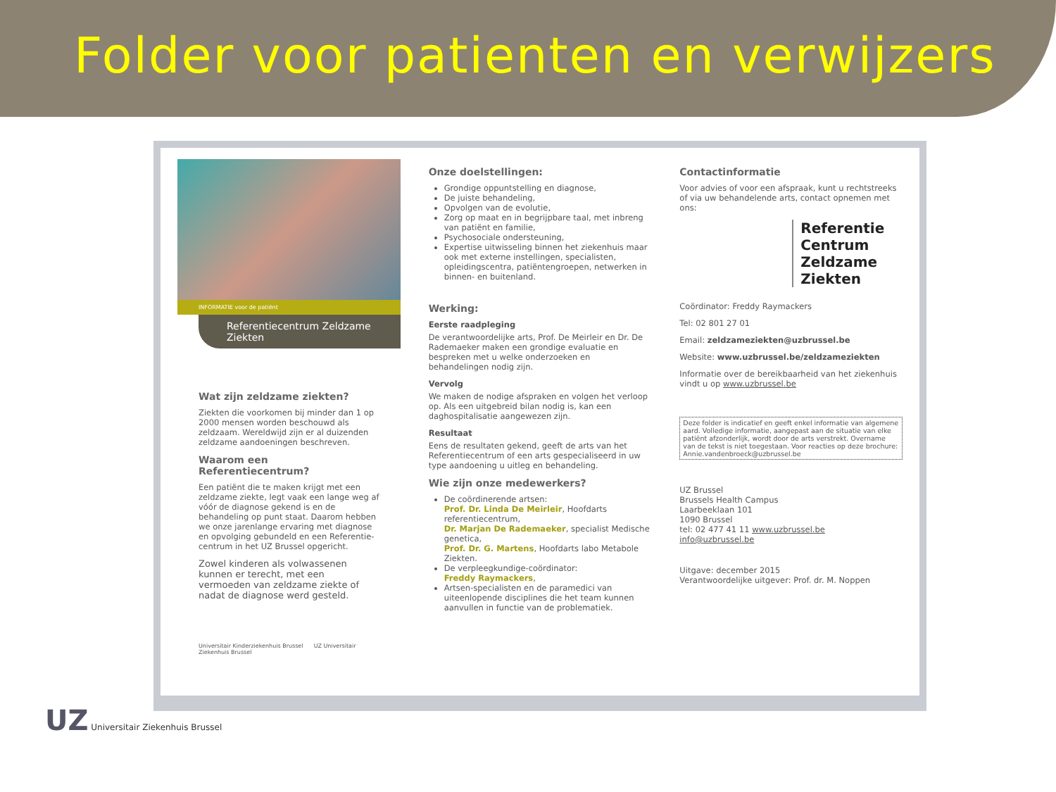Folder voor patienten en verwijzers
INFORMATIE voor de patiënt
Referentiecentrum Zeldzame Ziekten
Wat zijn zeldzame ziekten?
Ziekten die voorkomen bij minder dan 1 op 2000 mensen worden beschouwd als zeldzaam. Wereldwijd zijn er al duizenden zeldzame aandoeningen beschreven.
Waarom een Referentiecentrum?
Een patiënt die te maken krijgt met een zeldzame ziekte, legt vaak een lange weg af vóór de diagnose gekend is en de behandeling op punt staat. Daarom hebben we onze jarenlange ervaring met diagnose en opvolging gebundeld en een Referentie-centrum in het UZ Brussel opgericht.
Zowel kinderen als volwassenen kunnen er terecht, met een vermoeden van zeldzame ziekte of nadat de diagnose werd gesteld.
Universitair Kinderziekenhuis Brussel UZ Universitair Ziekenhuis Brussel
Onze doelstellingen:
Grondige oppuntstelling en diagnose,
De juiste behandeling,
Opvolgen van de evolutie,
Zorg op maat en in begrijpbare taal, met inbreng van patiënt en familie,
Psychosociale ondersteuning,
Expertise uitwisseling binnen het ziekenhuis maar ook met externe instellingen, specialisten, opleidingscentra, patiëntengroepen, netwerken in binnen- en buitenland.
Werking:
Eerste raadpleging
De verantwoordelijke arts, Prof. De Meirleir en Dr. De Rademaeker maken een grondige evaluatie en bespreken met u welke onderzoeken en behandelingen nodig zijn.
Vervolg
We maken de nodige afspraken en volgen het verloop op. Als een uitgebreid bilan nodig is, kan een daghospitalisatie aangewezen zijn.
Resultaat
Eens de resultaten gekend, geeft de arts van het Referentiecentrum of een arts gespecialiseerd in uw type aandoening u uitleg en behandeling.
Wie zijn onze medewerkers?
De coördinerende artsen:
Prof. Dr. Linda De Meirleir, Hoofdarts referentiecentrum,
Dr. Marjan De Rademaeker, specialist Medische genetica,
Prof. Dr. G. Martens, Hoofdarts labo Metabole Ziekten.
De verpleegkundige-coördinator:
Freddy Raymackers,
Artsen-specialisten en de paramedici van uiteenlopende disciplines die het team kunnen aanvullen in functie van de problematiek.
Contactinformatie
Voor advies of voor een afspraak, kunt u rechtstreeks of via uw behandelende arts, contact opnemen met ons:
Referentie
Centrum
Zeldzame
Ziekten
Coördinator: Freddy Raymackers
Tel: 02 801 27 01
Email: zeldzameziekten@uzbrussel.be
Website: www.uzbrussel.be/zeldzameziekten
Informatie over de bereikbaarheid van het ziekenhuis vindt u op www.uzbrussel.be
Deze folder is indicatief en geeft enkel informatie van algemene aard. Volledige informatie, aangepast aan de situatie van elke patiënt afzonderlijk, wordt door de arts verstrekt. Overname van de tekst is niet toegestaan. Voor reacties op deze brochure: Annie.vandenbroeck@uzbrussel.be
UZ Brussel
Brussels Health Campus
Laarbeeklaan 101
1090 Brussel
tel: 02 477 41 11 www.uzbrussel.be
info@uzbrussel.be
Uitgave: december 2015
Verantwoordelijke uitgever: Prof. dr. M. Noppen
UZ Universitair Ziekenhuis Brussel